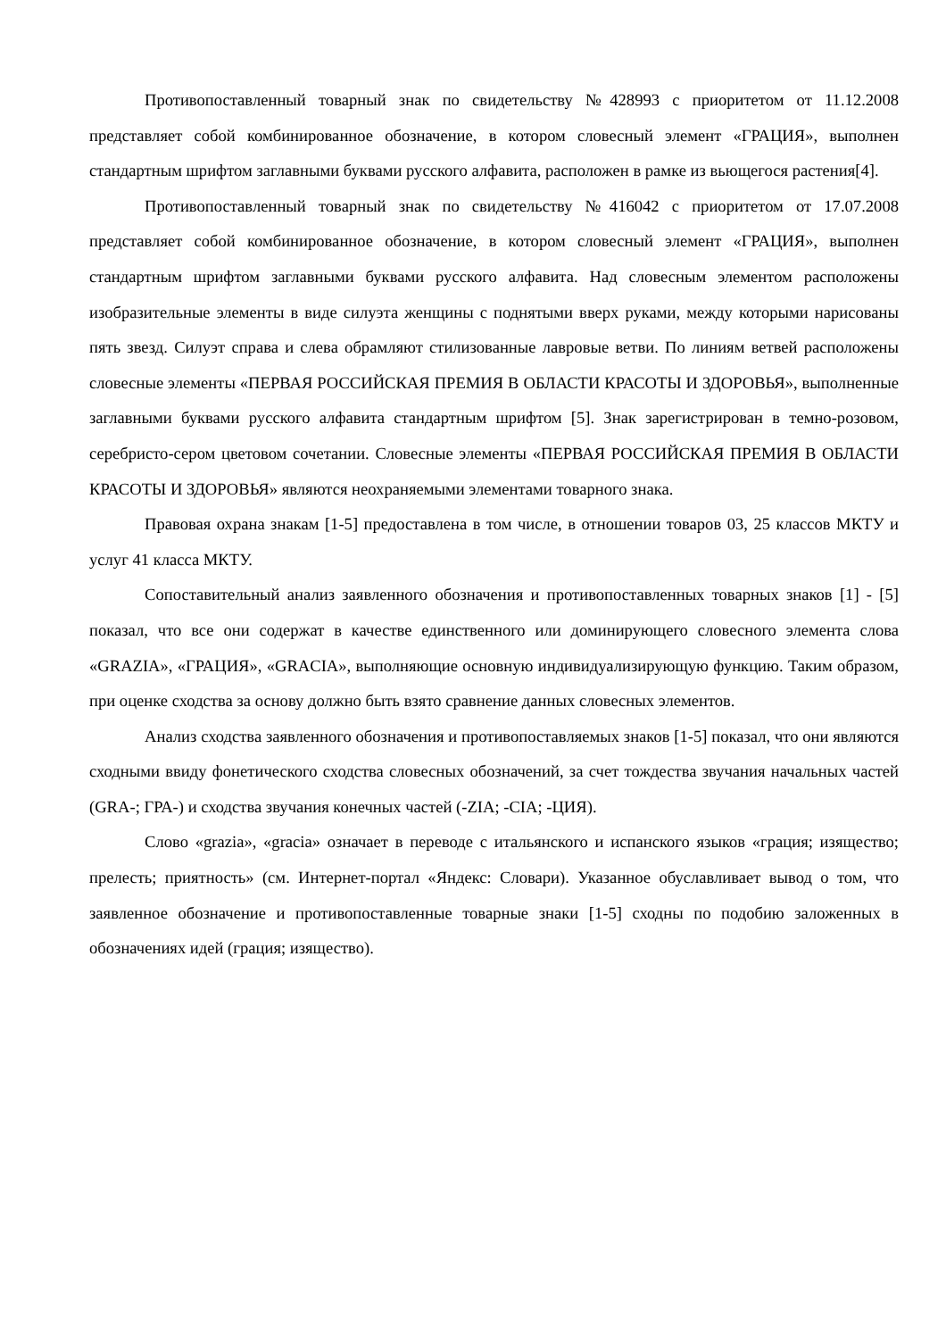Противопоставленный товарный знак по свидетельству №428993 с приоритетом от 11.12.2008 представляет собой комбинированное обозначение, в котором словесный элемент «ГРАЦИЯ», выполнен стандартным шрифтом заглавными буквами русского алфавита, расположен в рамке из вьющегося растения[4].
Противопоставленный товарный знак по свидетельству №416042 с приоритетом от 17.07.2008 представляет собой комбинированное обозначение, в котором словесный элемент «ГРАЦИЯ», выполнен стандартным шрифтом заглавными буквами русского алфавита. Над словесным элементом расположены изобразительные элементы в виде силуэта женщины с поднятыми вверх руками, между которыми нарисованы пять звезд. Силуэт справа и слева обрамляют стилизованные лавровые ветви. По линиям ветвей расположены словесные элементы «ПЕРВАЯ РОССИЙСКАЯ ПРЕМИЯ В ОБЛАСТИ КРАСОТЫ И ЗДОРОВЬЯ», выполненные заглавными буквами русского алфавита стандартным шрифтом [5]. Знак зарегистрирован в темно-розовом, серебристо-сером цветовом сочетании. Словесные элементы «ПЕРВАЯ РОССИЙСКАЯ ПРЕМИЯ В ОБЛАСТИ КРАСОТЫ И ЗДОРОВЬЯ» являются неохраняемыми элементами товарного знака.
Правовая охрана знакам [1-5] предоставлена в том числе, в отношении товаров 03, 25 классов МКТУ и услуг 41 класса МКТУ.
Сопоставительный анализ заявленного обозначения и противопоставленных товарных знаков [1] - [5] показал, что все они содержат в качестве единственного или доминирующего словесного элемента слова «GRAZIA», «ГРАЦИЯ», «GRACIA», выполняющие основную индивидуализирующую функцию. Таким образом, при оценке сходства за основу должно быть взято сравнение данных словесных элементов.
Анализ сходства заявленного обозначения и противопоставляемых знаков [1-5] показал, что они являются сходными ввиду фонетического сходства словесных обозначений, за счет тождества звучания начальных частей (GRA-; ГРА-) и сходства звучания конечных частей (-ZIA; -CIA; -ЦИЯ).
Слово «grazia», «gracia» означает в переводе с итальянского и испанского языков «грация; изящество; прелесть; приятность» (см. Интернет-портал «Яндекс: Словари). Указанное обуславливает вывод о том, что заявленное обозначение и противопоставленные товарные знаки [1-5] сходны по подобию заложенных в обозначениях идей (грация; изящество).